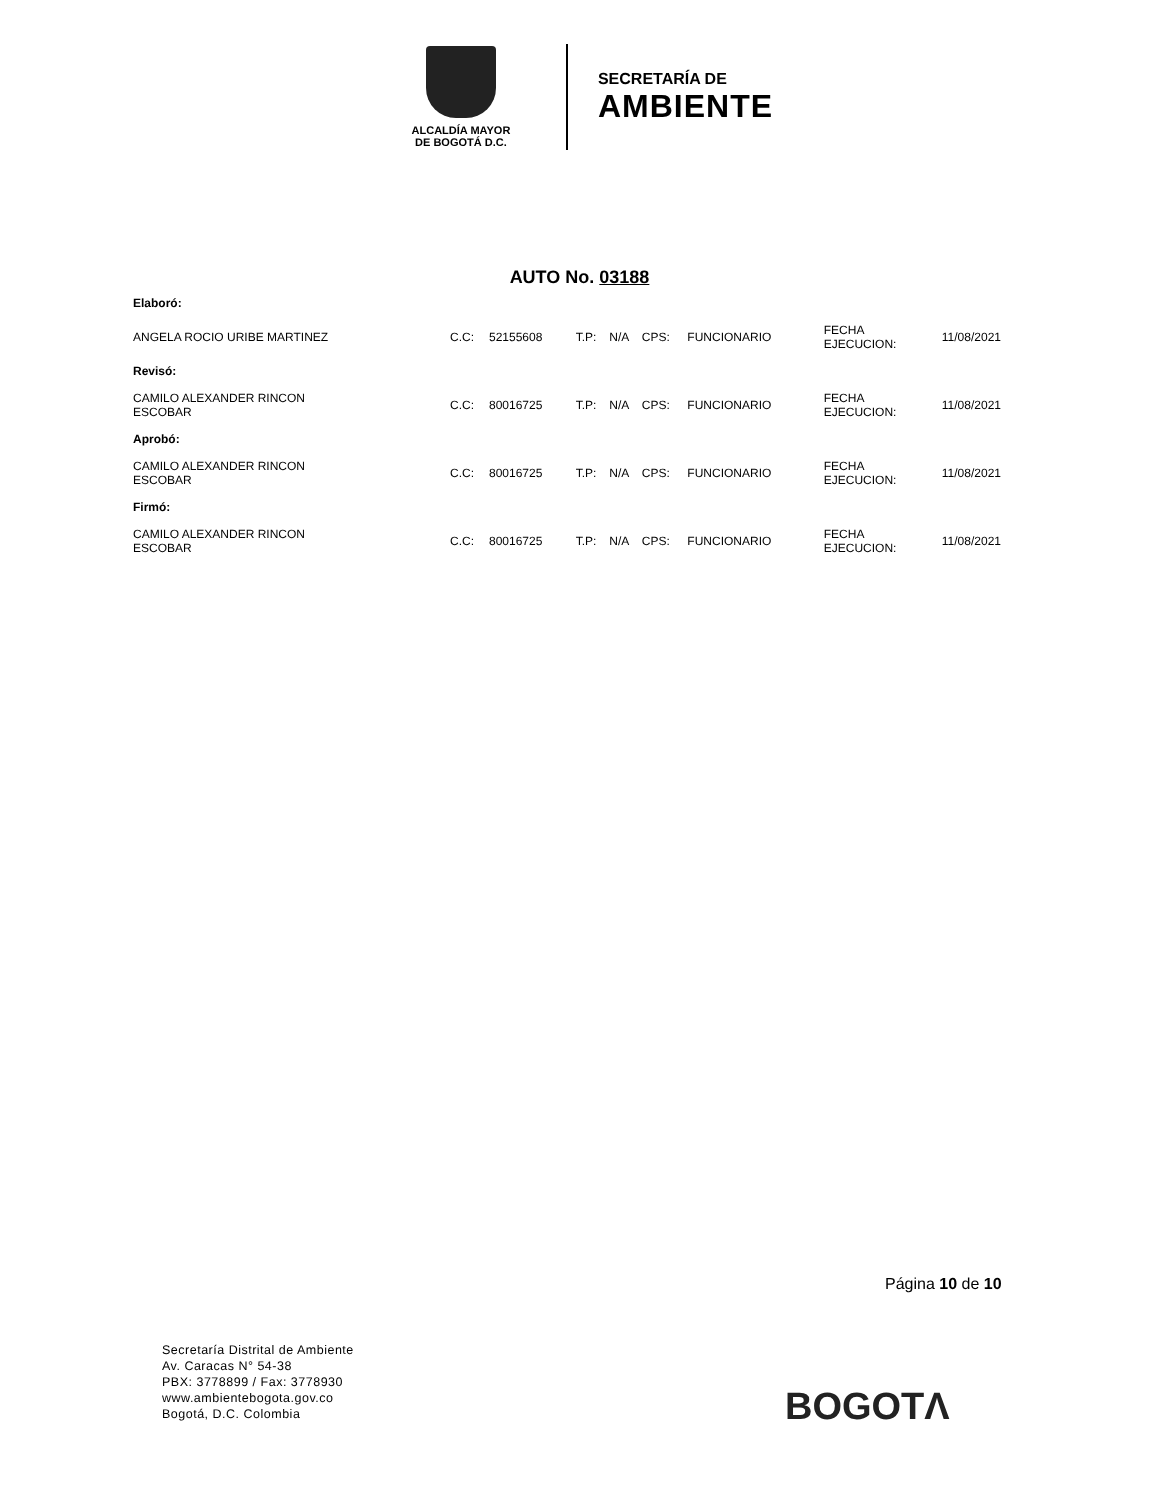ALCALDÍA MAYOR
DE BOGOTÁ D.C.
SECRETARÍA DE
AMBIENTE
AUTO No. 03188
| Elaboró: | | | | | | | | |
| ANGELA ROCIO URIBE MARTINEZ | C.C: | 52155608 | T.P: | N/A | CPS: | FUNCIONARIO | FECHA EJECUCION: | 11/08/2021 |
| Revisó: | | | | | | | | |
| CAMILO ALEXANDER RINCON ESCOBAR | C.C: | 80016725 | T.P: | N/A | CPS: | FUNCIONARIO | FECHA EJECUCION: | 11/08/2021 |
| Aprobó: | | | | | | | | |
| CAMILO ALEXANDER RINCON ESCOBAR | C.C: | 80016725 | T.P: | N/A | CPS: | FUNCIONARIO | FECHA EJECUCION: | 11/08/2021 |
| Firmó: | | | | | | | | |
| CAMILO ALEXANDER RINCON ESCOBAR | C.C: | 80016725 | T.P: | N/A | CPS: | FUNCIONARIO | FECHA EJECUCION: | 11/08/2021 |
Página 10 de 10
Secretaría Distrital de Ambiente
Av. Caracas N° 54-38
PBX: 3778899 / Fax: 3778930
www.ambientebogota.gov.co
Bogotá, D.C. Colombia
BOGOTΛ